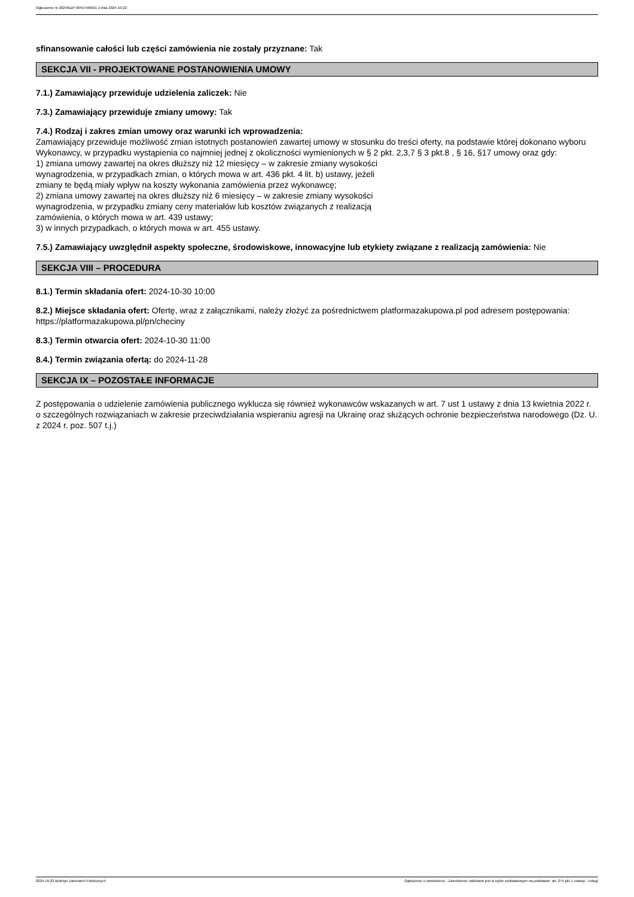Ogłoszenie nr 2024/BZP 00557506/01 z dnia 2024-10-22
sfinansowanie całości lub części zamówienia nie zostały przyznane: Tak
SEKCJA VII - PROJEKTOWANE POSTANOWIENIA UMOWY
7.1.) Zamawiający przewiduje udzielenia zaliczek: Nie
7.3.) Zamawiający przewiduje zmiany umowy: Tak
7.4.) Rodzaj i zakres zmian umowy oraz warunki ich wprowadzenia:
Zamawiający przewiduje możliwość zmian istotnych postanowień zawartej umowy w stosunku do treści oferty, na podstawie której dokonano wyboru Wykonawcy, w przypadku wystąpienia co najmniej jednej z okoliczności wymienionych w § 2 pkt. 2,3,7 § 3 pkt.8 , § 16, §17 umowy oraz gdy:
1) zmiana umowy zawartej na okres dłuższy niż 12 miesięcy – w zakresie zmiany wysokości
wynagrodzenia, w przypadkach zmian, o których mowa w art. 436 pkt. 4 lit. b) ustawy, jeżeli
zmiany te będą miały wpływ na koszty wykonania zamówienia przez wykonawcę;
2) zmiana umowy zawartej na okres dłuższy niż 6 miesięcy – w zakresie zmiany wysokości
wynagrodzenia, w przypadku zmiany ceny materiałów lub kosztów związanych z realizacją
zamówienia, o których mowa w art. 439 ustawy;
3) w innych przypadkach, o których mowa w art. 455 ustawy.
7.5.) Zamawiający uwzględnił aspekty społeczne, środowiskowe, innowacyjne lub etykiety związane z realizacją zamówienia: Nie
SEKCJA VIII – PROCEDURA
8.1.) Termin składania ofert: 2024-10-30 10:00
8.2.) Miejsce składania ofert: Ofertę, wraz z załącznikami, należy złożyć za pośrednictwem platformazakupowa.pl pod adresem postępowania: https://platformazakupowa.pl/pn/checiny
8.3.) Termin otwarcia ofert: 2024-10-30 11:00
8.4.) Termin związania ofertą: do 2024-11-28
SEKCJA IX – POZOSTAŁE INFORMACJE
Z postępowania o udzielenie zamówienia publicznego wyklucza się również wykonawców wskazanych w art. 7 ust 1 ustawy z dnia 13 kwietnia 2022 r. o szczególnych rozwiązaniach w zakresie przeciwdziałania wspieraniu agresji na Ukrainę oraz służących ochronie bezpieczeństwa narodowego (Dz. U. z 2024 r. poz. 507 t.j.)
2024-10-22 Biuletyn Zamówień Publicznych Ogłoszenie o zamówieniu - Zamówienie udzielane jest w trybie podstawowym na podstawie: art. 275 pkt 1 ustawy - Usługi